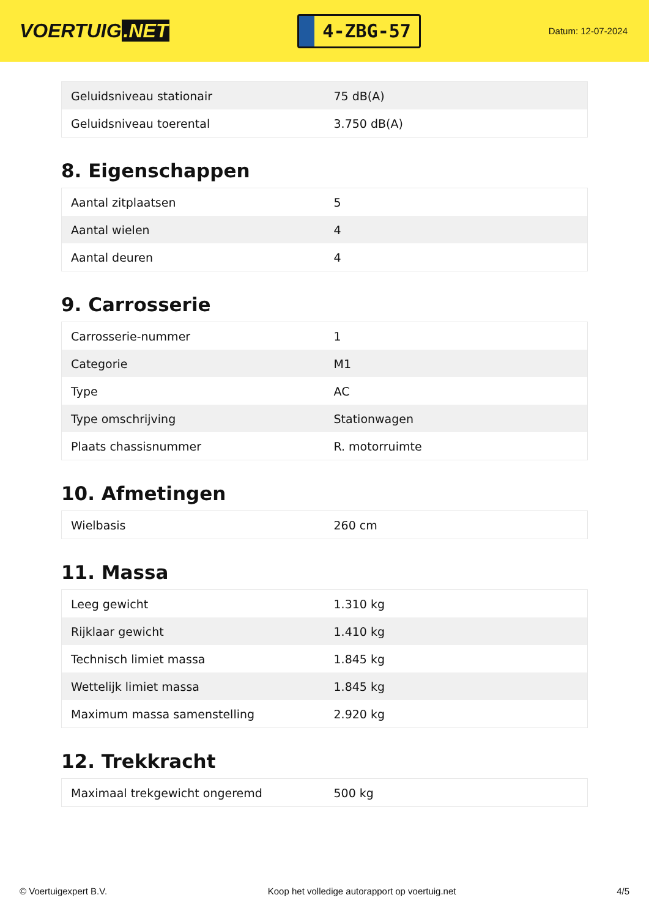VOERTUIG.NET
4-ZBG-57
Datum: 12-07-2024
| Geluidsniveau stationair | 75 dB(A) |
| Geluidsniveau toerental | 3.750 dB(A) |
8. Eigenschappen
| Aantal zitplaatsen | 5 |
| Aantal wielen | 4 |
| Aantal deuren | 4 |
9. Carrosserie
| Carrosserie-nummer | 1 |
| Categorie | M1 |
| Type | AC |
| Type omschrijving | Stationwagen |
| Plaats chassisnummer | R. motorruimte |
10. Afmetingen
| Wielbasis | 260 cm |
11. Massa
| Leeg gewicht | 1.310 kg |
| Rijklaar gewicht | 1.410 kg |
| Technisch limiet massa | 1.845 kg |
| Wettelijk limiet massa | 1.845 kg |
| Maximum massa samenstelling | 2.920 kg |
12. Trekkracht
| Maximaal trekgewicht ongeremd | 500 kg |
© Voertuigexpert B.V. Koop het volledige autorapport op voertuig.net 4/5